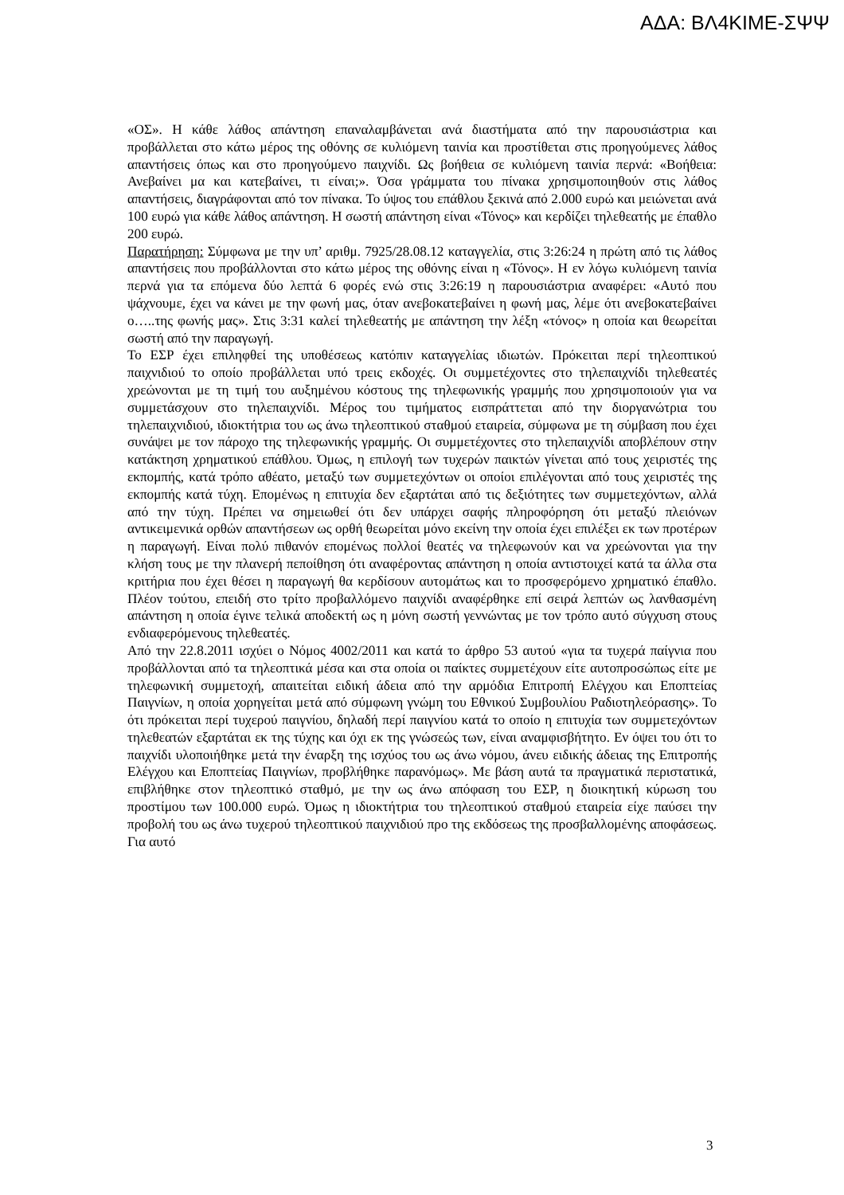ΑΔΑ: ΒΛ4ΚΙΜΕ-ΣΨΨ
«ΟΣ». Η κάθε λάθος απάντηση επαναλαμβάνεται ανά διαστήματα από την παρουσιάστρια και προβάλλεται στο κάτω μέρος της οθόνης σε κυλιόμενη ταινία και προστίθεται στις προηγούμενες λάθος απαντήσεις όπως και στο προηγούμενο παιχνίδι. Ως βοήθεια σε κυλιόμενη ταινία περνά: «Βοήθεια: Ανεβαίνει μα και κατεβαίνει, τι είναι;». Όσα γράμματα του πίνακα χρησιμοποιηθούν στις λάθος απαντήσεις, διαγράφονται από τον πίνακα. Το ύψος του επάθλου ξεκινά από 2.000 ευρώ και μειώνεται ανά 100 ευρώ για κάθε λάθος απάντηση. Η σωστή απάντηση είναι «Τόνος» και κερδίζει τηλεθεατής με έπαθλο 200 ευρώ.
Παρατήρηση: Σύμφωνα με την υπ’ αριθμ. 7925/28.08.12 καταγγελία, στις 3:26:24 η πρώτη από τις λάθος απαντήσεις που προβάλλονται στο κάτω μέρος της οθόνης είναι η «Τόνος». Η εν λόγω κυλιόμενη ταινία περνά για τα επόμενα δύο λεπτά 6 φορές ενώ στις 3:26:19 η παρουσιάστρια αναφέρει: «Αυτό που ψάχνουμε, έχει να κάνει με την φωνή μας, όταν ανεβοκατεβαίνει η φωνή μας, λέμε ότι ανεβοκατεβαίνει ο…..της φωνής μας». Στις 3:31 καλεί τηλεθεατής με απάντηση την λέξη «τόνος» η οποία και θεωρείται σωστή από την παραγωγή.
Το ΕΣΡ έχει επιληφθεί της υποθέσεως κατόπιν καταγγελίας ιδιωτών. Πρόκειται περί τηλεοπτικού παιχνιδιού το οποίο προβάλλεται υπό τρεις εκδοχές. Οι συμμετέχοντες στο τηλεπαιχνίδι τηλεθεατές χρεώνονται με τη τιμή του αυξημένου κόστους της τηλεφωνικής γραμμής που χρησιμοποιούν για να συμμετάσχουν στο τηλεπαιχνίδι. Μέρος του τιμήματος εισπράττεται από την διοργανώτρια του τηλεπαιχνιδιού, ιδιοκτήτρια του ως άνω τηλεοπτικού σταθμού εταιρεία, σύμφωνα με τη σύμβαση που έχει συνάψει με τον πάροχο της τηλεφωνικής γραμμής. Οι συμμετέχοντες στο τηλεπαιχνίδι αποβλέπουν στην κατάκτηση χρηματικού επάθλου. Όμως, η επιλογή των τυχερών παικτών γίνεται από τους χειριστές της εκπομπής, κατά τρόπο αθέατο, μεταξύ των συμμετεχόντων οι οποίοι επιλέγονται από τους χειριστές της εκπομπής κατά τύχη. Επομένως η επιτυχία δεν εξαρτάται από τις δεξιότητες των συμμετεχόντων, αλλά από την τύχη. Πρέπει να σημειωθεί ότι δεν υπάρχει σαφής πληροφόρηση ότι μεταξύ πλειόνων αντικειμενικά ορθών απαντήσεων ως ορθή θεωρείται μόνο εκείνη την οποία έχει επιλέξει εκ των προτέρων η παραγωγή. Είναι πολύ πιθανόν επομένως πολλοί θεατές να τηλεφωνούν και να χρεώνονται για την κλήση τους με την πλανερή πεποίθηση ότι αναφέροντας απάντηση η οποία αντιστοιχεί κατά τα άλλα στα κριτήρια που έχει θέσει η παραγωγή θα κερδίσουν αυτομάτως και το προσφερόμενο χρηματικό έπαθλο. Πλέον τούτου, επειδή στο τρίτο προβαλλόμενο παιχνίδι αναφέρθηκε επί σειρά λεπτών ως λανθασμένη απάντηση η οποία έγινε τελικά αποδεκτή ως η μόνη σωστή γεννώντας με τον τρόπο αυτό σύγχυση στους ενδιαφερόμενους τηλεθεατές.
Από την 22.8.2011 ισχύει ο Νόμος 4002/2011 και κατά το άρθρο 53 αυτού «για τα τυχερά παίγνια που προβάλλονται από τα τηλεοπτικά μέσα και στα οποία οι παίκτες συμμετέχουν είτε αυτοπροσώπως είτε με τηλεφωνική συμμετοχή, απαιτείται ειδική άδεια από την αρμόδια Επιτροπή Ελέγχου και Εποπτείας Παιγνίων, η οποία χορηγείται μετά από σύμφωνη γνώμη του Εθνικού Συμβουλίου Ραδιοτηλεόρασης». Το ότι πρόκειται περί τυχερού παιγνίου, δηλαδή περί παιγνίου κατά το οποίο η επιτυχία των συμμετεχόντων τηλεθεατών εξαρτάται εκ της τύχης και όχι εκ της γνώσεώς των, είναι αναμφισβήτητο. Εν όψει του ότι το παιχνίδι υλοποιήθηκε μετά την έναρξη της ισχύος του ως άνω νόμου, άνευ ειδικής άδειας της Επιτροπής Ελέγχου και Εποπτείας Παιγνίων, προβλήθηκε παρανόμως». Με βάση αυτά τα πραγματικά περιστατικά, επιβλήθηκε στον τηλεοπτικό σταθμό, με την ως άνω απόφαση του ΕΣΡ, η διοικητική κύρωση του προστίμου των 100.000 ευρώ. Όμως η ιδιοκτήτρια του τηλεοπτικού σταθμού εταιρεία είχε παύσει την προβολή του ως άνω τυχερού τηλεοπτικού παιχνιδιού προ της εκδόσεως της προσβαλλομένης αποφάσεως. Για αυτό
3